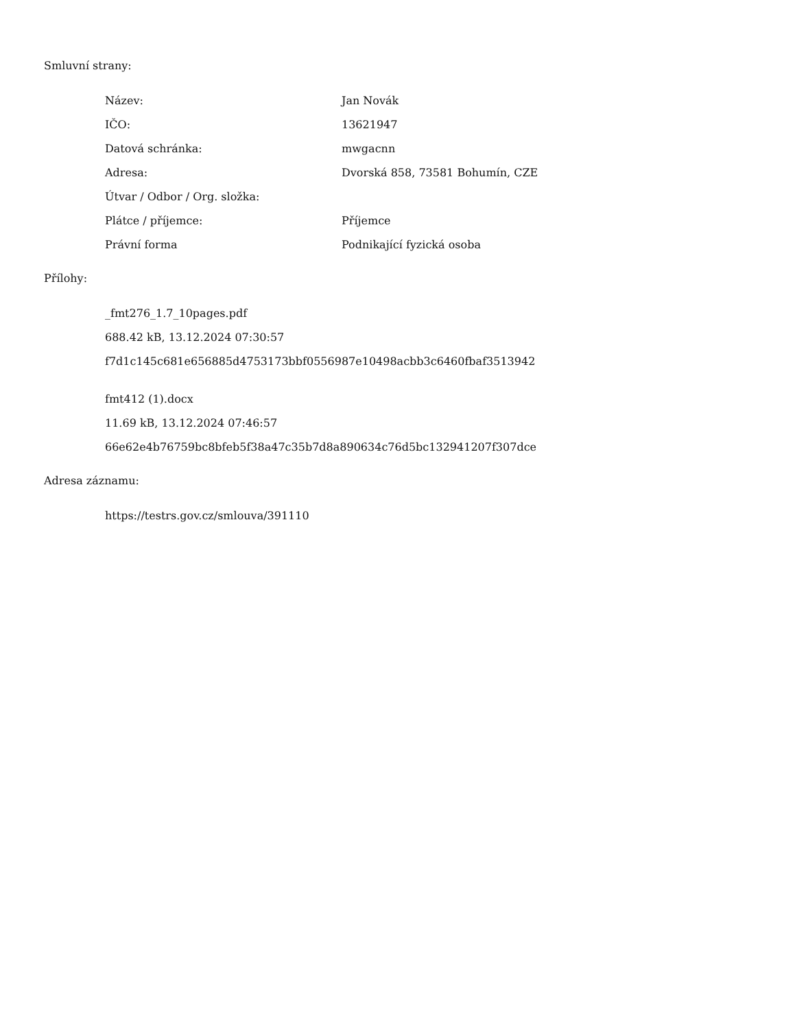Smluvní strany:
| Název: | Jan Novák |
| IČO: | 13621947 |
| Datová schránka: | mwgacnn |
| Adresa: | Dvorská 858, 73581 Bohumín, CZE |
| Útvar / Odbor / Org. složka: | |
| Plátce / příjemce: | Příjemce |
| Právní forma | Podnikající fyzická osoba |
Přílohy:
_fmt276_1.7_10pages.pdf
688.42 kB, 13.12.2024 07:30:57
f7d1c145c681e656885d4753173bbf0556987e10498acbb3c6460fbaf3513942
fmt412 (1).docx
11.69 kB, 13.12.2024 07:46:57
66e62e4b76759bc8bfeb5f38a47c35b7d8a890634c76d5bc132941207f307dce
Adresa záznamu:
https://testrs.gov.cz/smlouva/391110